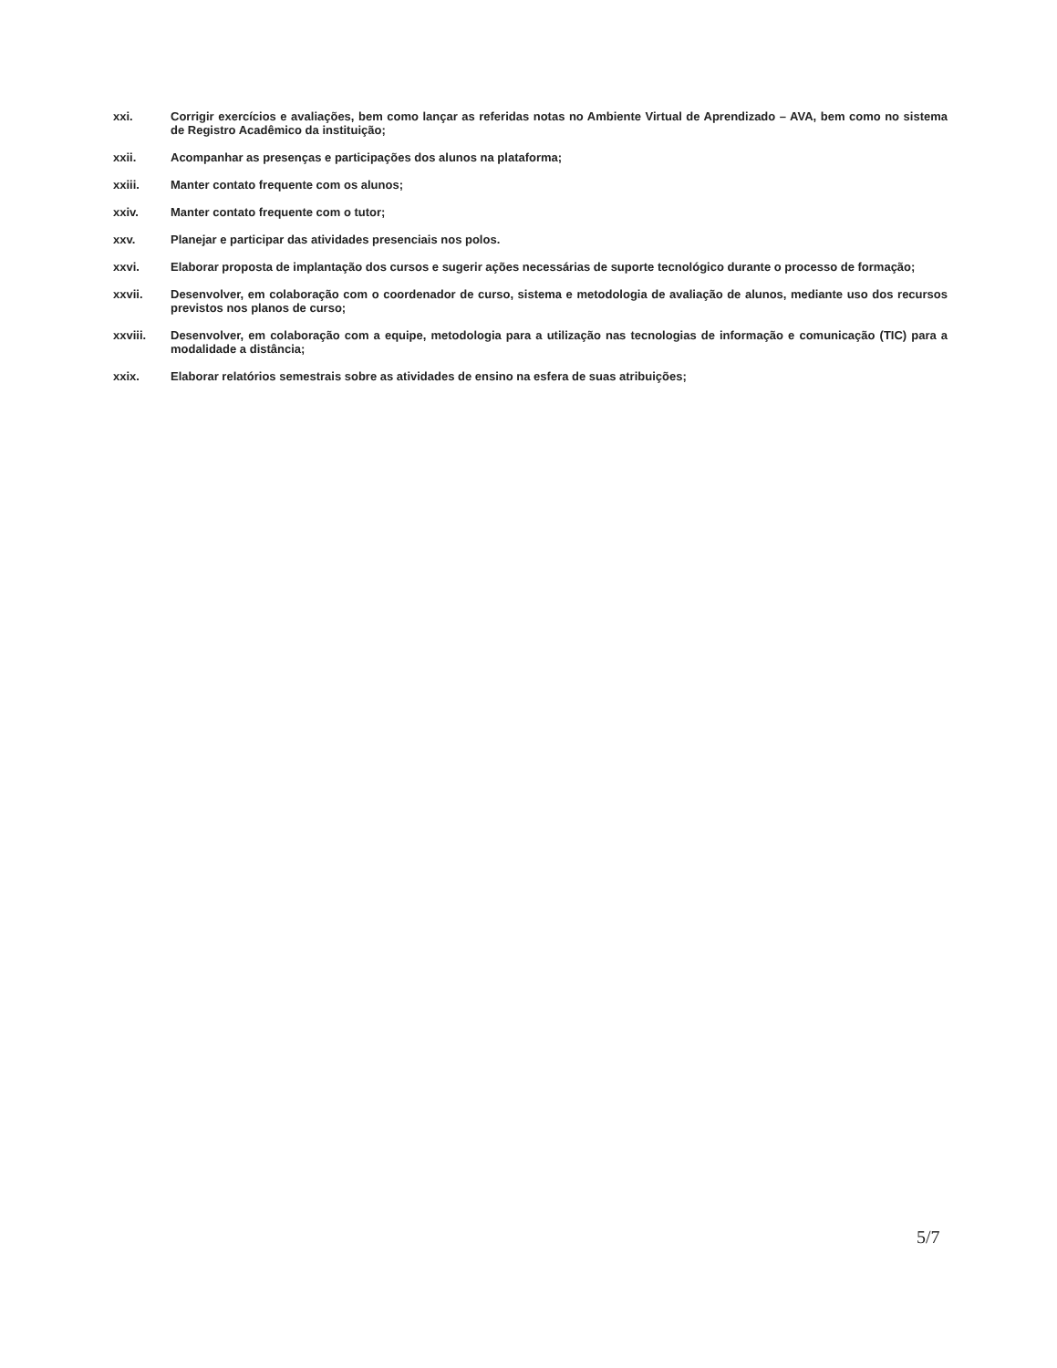xxi. Corrigir exercícios e avaliações, bem como lançar as referidas notas no Ambiente Virtual de Aprendizado – AVA, bem como no sistema de Registro Acadêmico da instituição;
xxii. Acompanhar as presenças e participações dos alunos na plataforma;
xxiii. Manter contato frequente com os alunos;
xxiv. Manter contato frequente com o tutor;
xxv. Planejar e participar das atividades presenciais nos polos.
xxvi. Elaborar proposta de implantação dos cursos e sugerir ações necessárias de suporte tecnológico durante o processo de formação;
xxvii. Desenvolver, em colaboração com o coordenador de curso, sistema e metodologia de avaliação de alunos, mediante uso dos recursos previstos nos planos de curso;
xxviii. Desenvolver, em colaboração com a equipe, metodologia para a utilização nas tecnologias de informação e comunicação (TIC) para a modalidade a distância;
xxix. Elaborar relatórios semestrais sobre as atividades de ensino na esfera de suas atribuições;
5/7